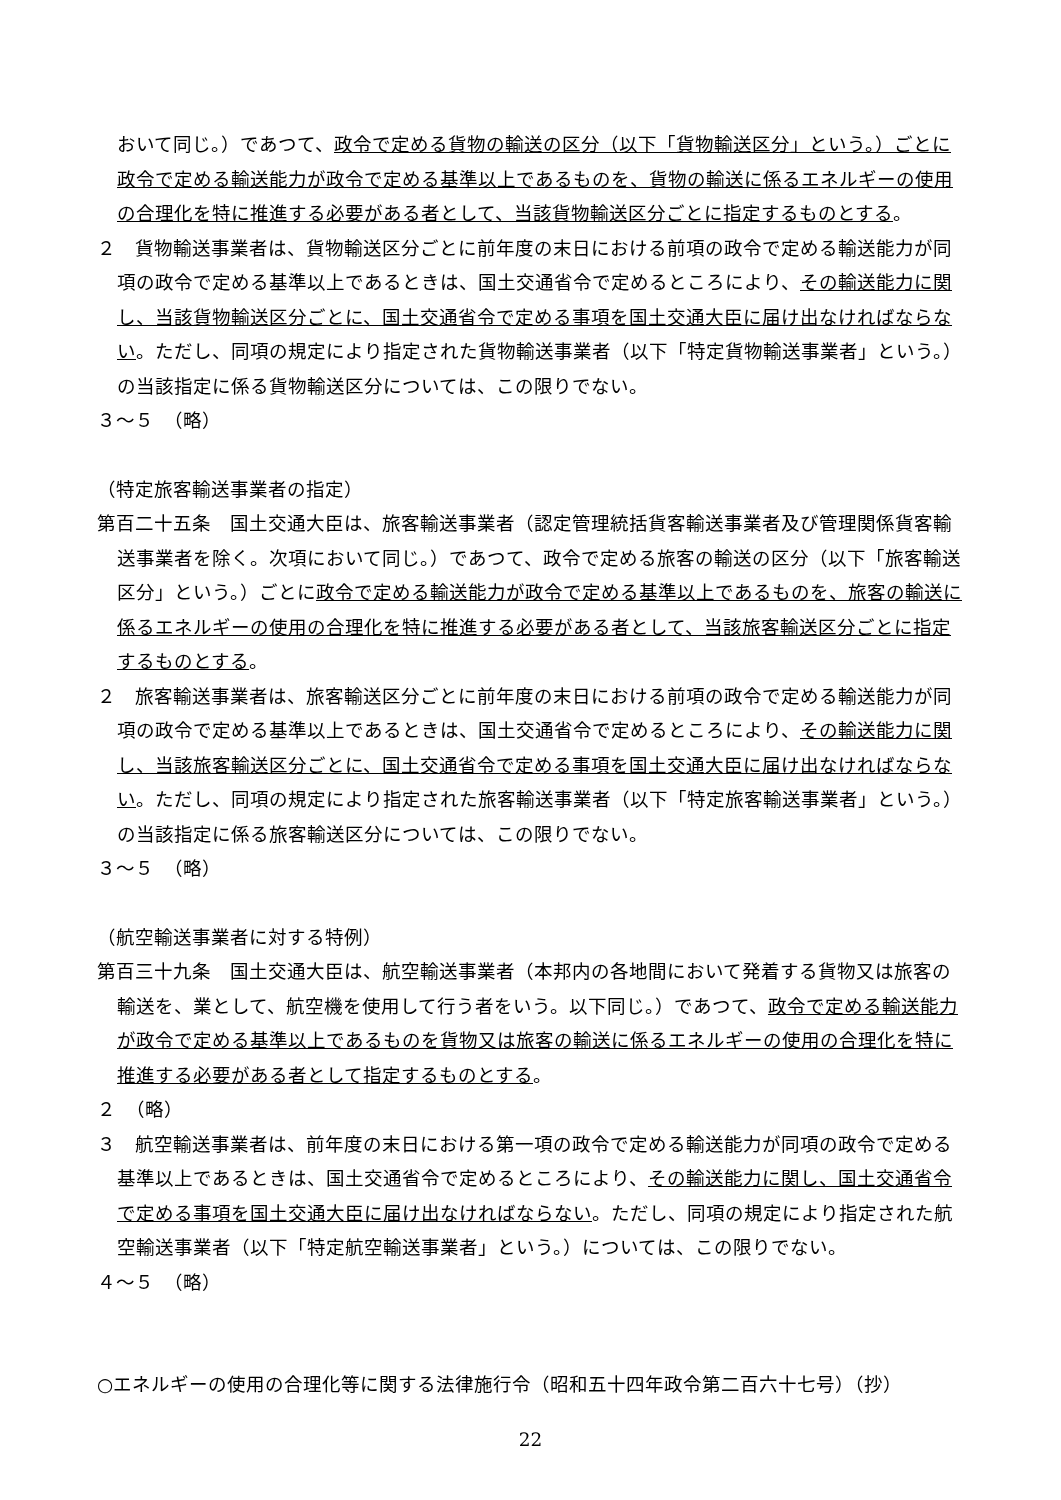おいて同じ。）であつて、政令で定める貨物の輸送の区分（以下「貨物輸送区分」という。）ごとに政令で定める輸送能力が政令で定める基準以上であるものを、貨物の輸送に係るエネルギーの使用の合理化を特に推進する必要がある者として、当該貨物輸送区分ごとに指定するものとする。
２　貨物輸送事業者は、貨物輸送区分ごとに前年度の末日における前項の政令で定める輸送能力が同項の政令で定める基準以上であるときは、国土交通省令で定めるところにより、その輸送能力に関し、当該貨物輸送区分ごとに、国土交通省令で定める事項を国土交通大臣に届け出なければならない。ただし、同項の規定により指定された貨物輸送事業者（以下「特定貨物輸送事業者」という。）の当該指定に係る貨物輸送区分については、この限りでない。
３～５　（略）
（特定旅客輸送事業者の指定）
第百二十五条　国土交通大臣は、旅客輸送事業者（認定管理統括貨客輸送事業者及び管理関係貨客輸送事業者を除く。次項において同じ。）であつて、政令で定める旅客の輸送の区分（以下「旅客輸送区分」という。）ごとに政令で定める輸送能力が政令で定める基準以上であるものを、旅客の輸送に係るエネルギーの使用の合理化を特に推進する必要がある者として、当該旅客輸送区分ごとに指定するものとする。
２　旅客輸送事業者は、旅客輸送区分ごとに前年度の末日における前項の政令で定める輸送能力が同項の政令で定める基準以上であるときは、国土交通省令で定めるところにより、その輸送能力に関し、当該旅客輸送区分ごとに、国土交通省令で定める事項を国土交通大臣に届け出なければならない。ただし、同項の規定により指定された旅客輸送事業者（以下「特定旅客輸送事業者」という。）の当該指定に係る旅客輸送区分については、この限りでない。
３～５　（略）
（航空輸送事業者に対する特例）
第百三十九条　国土交通大臣は、航空輸送事業者（本邦内の各地間において発着する貨物又は旅客の輸送を、業として、航空機を使用して行う者をいう。以下同じ。）であつて、政令で定める輸送能力が政令で定める基準以上であるものを貨物又は旅客の輸送に係るエネルギーの使用の合理化を特に推進する必要がある者として指定するものとする。
２　（略）
３　航空輸送事業者は、前年度の末日における第一項の政令で定める輸送能力が同項の政令で定める基準以上であるときは、国土交通省令で定めるところにより、その輸送能力に関し、国土交通省令で定める事項を国土交通大臣に届け出なければならない。ただし、同項の規定により指定された航空輸送事業者（以下「特定航空輸送事業者」という。）については、この限りでない。
４～５　（略）
○エネルギーの使用の合理化等に関する法律施行令（昭和五十四年政令第二百六十七号）（抄）
22